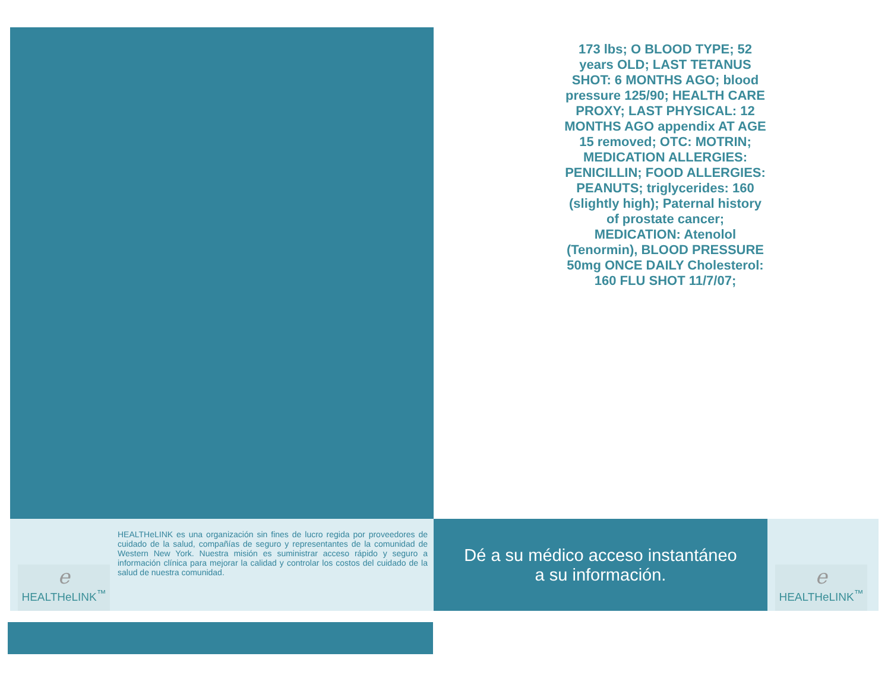173 lbs; O BLOOD TYPE; 52 years OLD; LAST TETANUS SHOT: 6 MONTHS AGO; blood pressure 125/90; HEALTH CARE PROXY; LAST PHYSICAL: 12 MONTHS AGO appendix AT AGE 15 removed; OTC: MOTRIN; MEDICATION ALLERGIES: PENICILLIN; FOOD ALLERGIES: PEANUTS; triglycerides: 160 (slightly high); Paternal history of prostate cancer; MEDICATION: Atenolol (Tenormin), BLOOD PRESSURE 50mg ONCE DAILY Cholesterol: 160 FLU SHOT 11/7/07;
e
HEALTHeLINK<sup>™</sup>
HEALTHeLINK es una organización sin fines de lucro regida por proveedores de cuidado de la salud, compañías de seguro y representantes de la comunidad de Western New York. Nuestra misión es suministrar acceso rápido y seguro a información clínica para mejorar la calidad y controlar los costos del cuidado de la salud de nuestra comunidad.
Dé a su médico acceso instantáneo
a su información.
e
HEALTHeLINK<sup>™</sup>